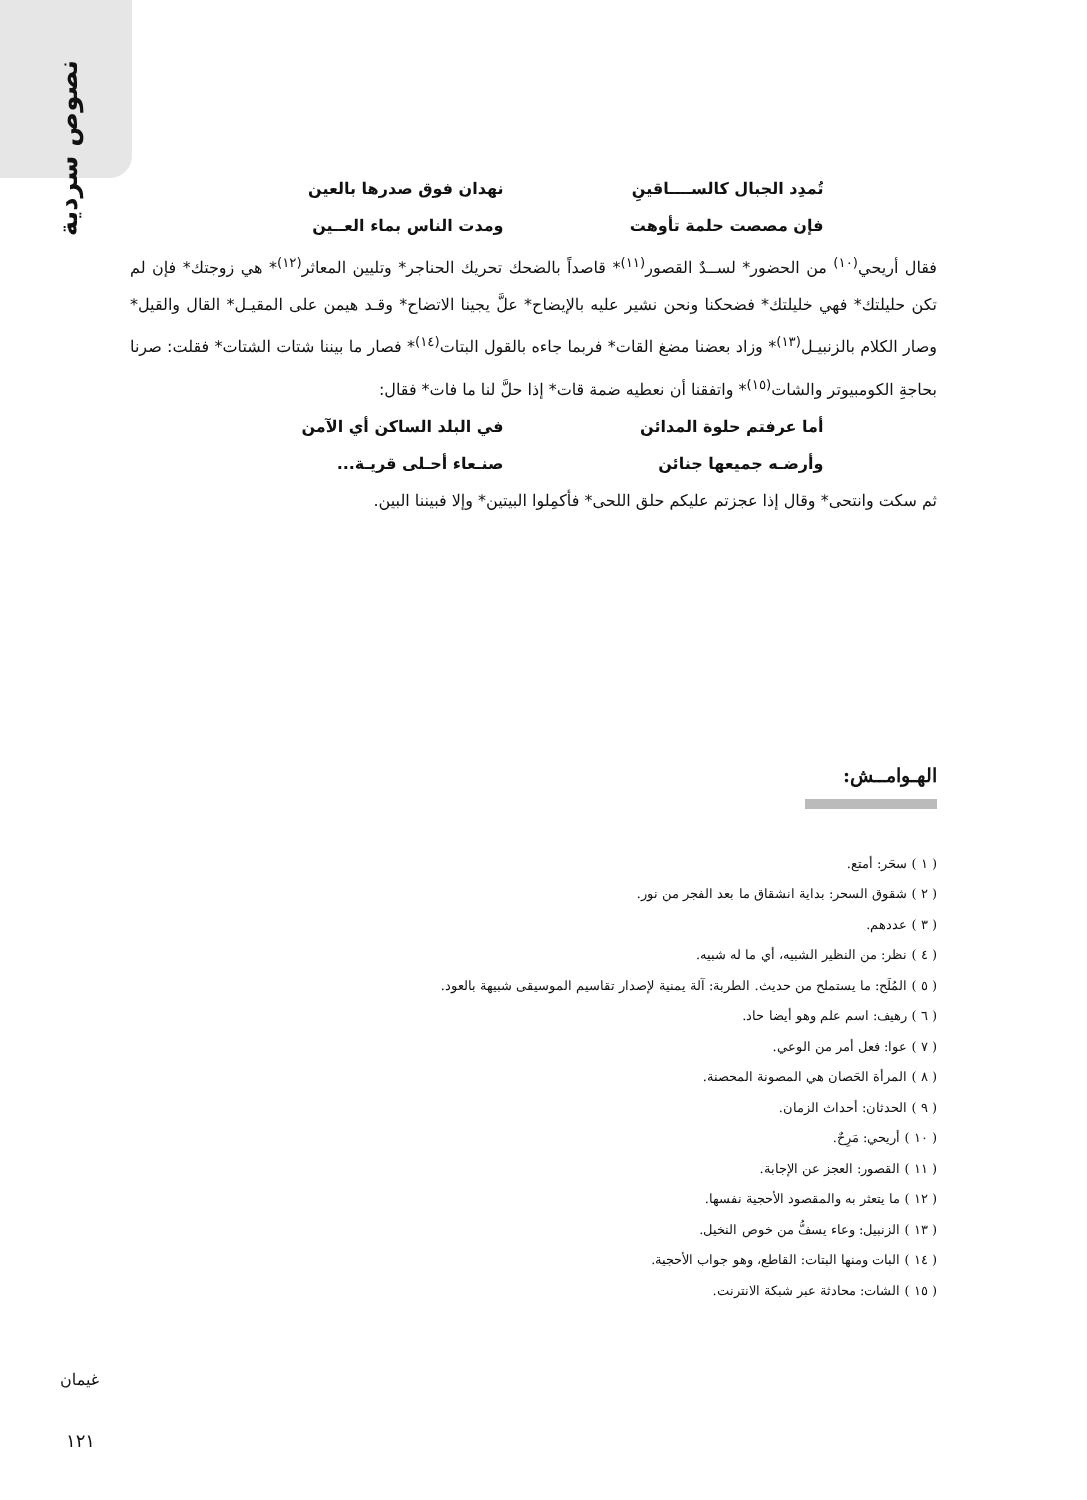نصوص سردية
تُمدِد الجبال كالســــاقينِ نهدان فوق صدرها بالعين
فإن مصصت حلمة تأوهت ومدت الناس بماء العــين
فقال أريحي<sup>(١٠)</sup> من الحضور* لســدٌ القصور<sup>(١١)</sup>* قاصداً بالضحك تحريك الحناجر* وتليين المعاثر<sup>(١٢)</sup>* هي زوجتك* فإن لم تكن حليلتك* فهي خليلتك* فضحكنا ونحن نشير عليه بالإيضاح* علَّ يجينا الاتضاح* وقـد هيمن على المقيـل* القال والقيل* وصار الكلام بالزنبيـل<sup>(١٣)</sup>* وزاد بعضنا مضغ القات* فربما جاءه بالقول البتات<sup>(١٤)</sup>* فصار ما بيننا شتات الشتات* فقلت: صرنا بحاجةِ الكومبيوتر والشات<sup>(١٥)</sup>* واتفقنا أن نعطيه ضمة قات* إذا حلَّ لنا ما فات* فقال:
أما عرفتم حلوة المدائن في البلد الساكن أي الآمن
وأرضـه جميعها جنائن صنـعاء أحـلى قريـة...
ثم سكت وانتحى* وقال إذا عجزتم عليكم حلق اللحى* فأكمِلوا البيتين* وإلا فبيننا البين.
الهـوامــش:
( ١ ) سحَر: أمتع.
( ٢ ) شقوق السحر: بداية انشقاق ما بعد الفجر من نور.
( ٣ ) عددهم.
( ٤ ) نظر: من النظير الشبيه، أي ما له شبيه.
( ٥ ) المُلَح: ما يستملح من حديث. الطربة: آلة يمنية لإصدار تقاسيم الموسيقى شبيهة بالعود.
( ٦ ) رهيف: اسم علم وهو أيضا حاد.
( ٧ ) عوا: فعل أمر من الوعي.
( ٨ ) المرأة الحَصان هي المصونة المحصنة.
( ٩ ) الحدثان: أحداث الزمان.
( ١٠ ) أريحي: مَرِحٌ.
( ١١ ) القصور: العجز عن الإجابة.
( ١٢ ) ما يتعثر به والمقصود الأحجية نفسها.
( ١٣ ) الزنبيل: وعاء يسفُّ من خوص النخيل.
( ١٤ ) البات ومنها البتات: القاطع، وهو جواب الأحجية.
( ١٥ ) الشات: محادثة عبر شبكة الانترنت.
غيمان
١٢١